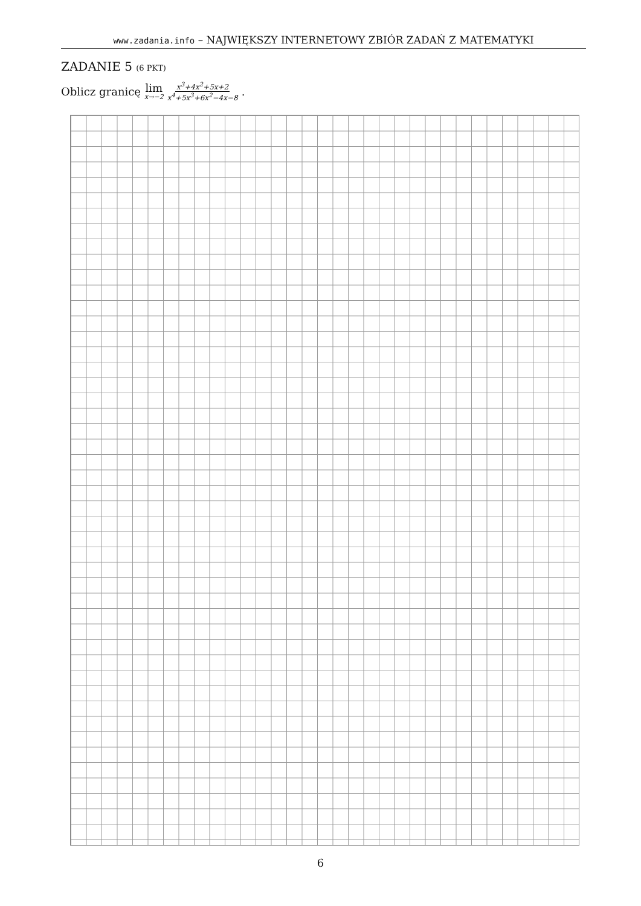www.zadania.info – NAJWIĘKSZY INTERNETOWY ZBIÓR ZADAŃ Z MATEMATYKI
ZADANIE 5 (6 PKT)
Oblicz granicę lim x→−2 x<sup>3</sup>+4x<sup>2</sup>+5x+2 x<sup>4</sup>+5x<sup>3</sup>+6x<sup>2</sup>−4x−8.
6